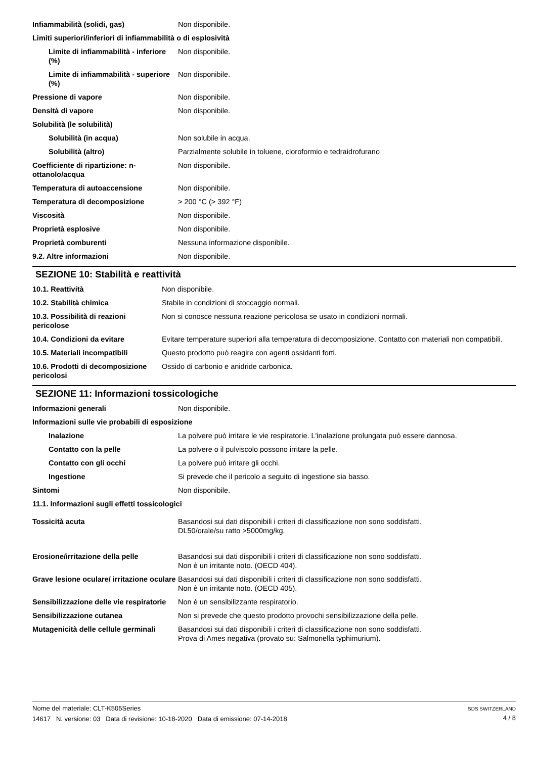| Infiammabilità (solidi, gas) | Non disponibile. |
| Limiti superiori/inferiori di infiammabilità o di esplosività | |
| Limite di infiammabilità - inferiore (%) | Non disponibile. |
| Limite di infiammabilità - superiore (%) | Non disponibile. |
| Pressione di vapore | Non disponibile. |
| Densità di vapore | Non disponibile. |
| Solubilità (le solubilità) | |
| Solubilità (in acqua) | Non solubile in acqua. |
| Solubilità (altro) | Parzialmente solubile in toluene, cloroformio e tedraidrofurano |
| Coefficiente di ripartizione: n-ottanolo/acqua | Non disponibile. |
| Temperatura di autoaccensione | Non disponibile. |
| Temperatura di decomposizione | > 200 °C (> 392 °F) |
| Viscosità | Non disponibile. |
| Proprietà esplosive | Non disponibile. |
| Proprietà comburenti | Nessuna informazione disponibile. |
| 9.2. Altre informazioni | Non disponibile. |
SEZIONE 10: Stabilità e reattività
| 10.1. Reattività | Non disponibile. |
| 10.2. Stabilità chimica | Stabile in condizioni di stoccaggio normali. |
| 10.3. Possibilità di reazioni pericolose | Non si conosce nessuna reazione pericolosa se usato in condizioni normali. |
| 10.4. Condizioni da evitare | Evitare temperature superiori alla temperatura di decomposizione. Contatto con materiali non compatibili. |
| 10.5. Materiali incompatibili | Questo prodotto può reagire con agenti ossidanti forti. |
| 10.6. Prodotti di decomposizione pericolosi | Ossido di carbonio e anidride carbonica. |
SEZIONE 11: Informazioni tossicologiche
| Informazioni generali | Non disponibile. |
| Informazioni sulle vie probabili di esposizione | |
| Inalazione | La polvere può irritare le vie respiratorie. L'inalazione prolungata può essere dannosa. |
| Contatto con la pelle | La polvere o il pulviscolo possono irritare la pelle. |
| Contatto con gli occhi | La polvere può irritare gli occhi. |
| Ingestione | Si prevede che il pericolo a seguito di ingestione sia basso. |
| Sintomi | Non disponibile. |
| 11.1. Informazioni sugli effetti tossicologici | |
| Tossicità acuta | Basandosi sui dati disponibili i criteri di classificazione non sono soddisfatti. DL50/orale/su ratto >5000mg/kg. |
| Erosione/irritazione della pelle | Basandosi sui dati disponibili i criteri di classificazione non sono soddisfatti. Non è un irritante noto. (OECD 404). |
| Grave lesione oculare/ irritazione oculare | Basandosi sui dati disponibili i criteri di classificazione non sono soddisfatti. Non è un irritante noto. (OECD 405). |
| Sensibilizzazione delle vie respiratorie | Non è un sensibilizzante respiratorio. |
| Sensibilizzazione cutanea | Non si prevede che questo prodotto provochi sensibilizzazione della pelle. |
| Mutagenicità delle cellule germinali | Basandosi sui dati disponibili i criteri di classificazione non sono soddisfatti. Prova di Ames negativa (provato su: Salmonella typhimurium). |
SDS SWITZERLAND
4 / 8
Nome del materiale: CLT-K505Series
14617 N. versione: 03 Data di revisione: 10-18-2020 Data di emissione: 07-14-2018